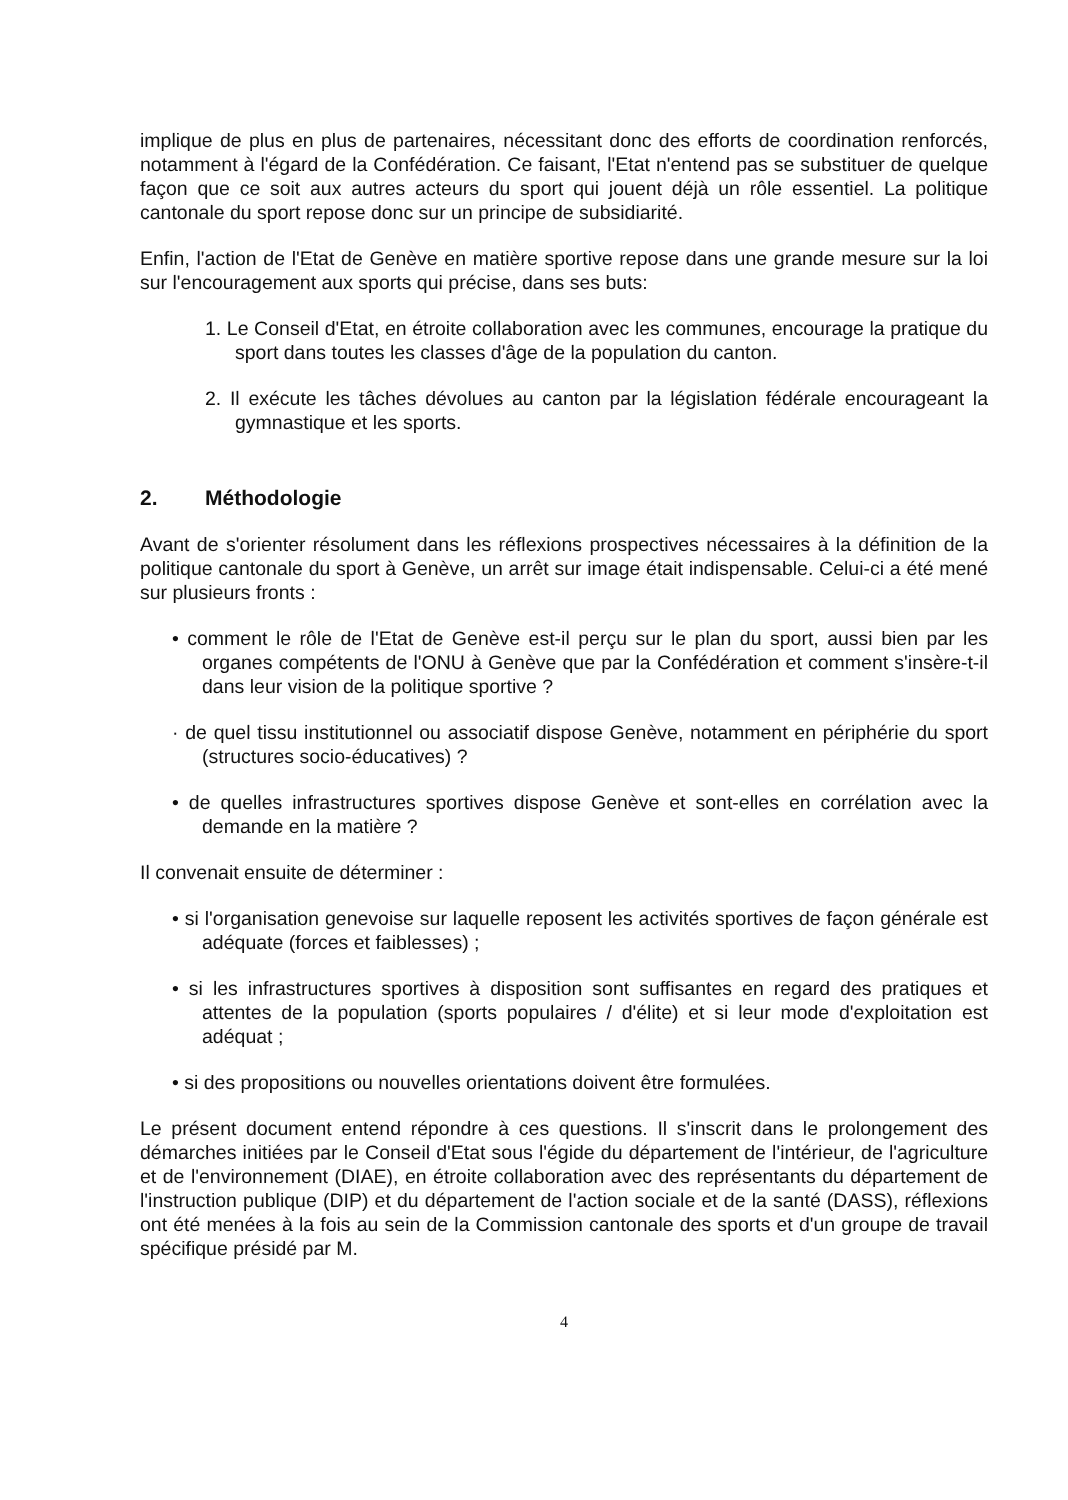implique de plus en plus de partenaires, nécessitant donc des efforts de coordination renforcés, notamment à l'égard de la Confédération. Ce faisant, l'Etat n'entend pas se substituer de quelque façon que ce soit aux autres acteurs du sport qui jouent déjà un rôle essentiel. La politique cantonale du sport repose donc sur un principe de subsidiarité.
Enfin, l'action de l'Etat de Genève en matière sportive repose dans une grande mesure sur la loi sur l'encouragement aux sports qui précise, dans ses buts:
1. Le Conseil d'Etat, en étroite collaboration avec les communes, encourage la pratique du sport dans toutes les classes d'âge de la population du canton.
2. Il exécute les tâches dévolues au canton par la législation fédérale encourageant la gymnastique et les sports.
2. Méthodologie
Avant de s'orienter résolument dans les réflexions prospectives nécessaires à la définition de la politique cantonale du sport à Genève, un arrêt sur image était indispensable. Celui-ci a été mené sur plusieurs fronts :
• comment le rôle de l'Etat de Genève est-il perçu sur le plan du sport, aussi bien par les organes compétents de l'ONU à Genève que par la Confédération et comment s'insère-t-il dans leur vision de la politique sportive ?
· de quel tissu institutionnel ou associatif dispose Genève, notamment en périphérie du sport (structures socio-éducatives) ?
• de quelles infrastructures sportives dispose Genève et sont-elles en corrélation avec la demande en la matière ?
Il convenait ensuite de déterminer :
• si l'organisation genevoise sur laquelle reposent les activités sportives de façon générale est adéquate (forces et faiblesses) ;
• si les infrastructures sportives à disposition sont suffisantes en regard des pratiques et attentes de la population (sports populaires / d'élite) et si leur mode d'exploitation est adéquat ;
• si des propositions ou nouvelles orientations doivent être formulées.
Le présent document entend répondre à ces questions. Il s'inscrit dans le prolongement des démarches initiées par le Conseil d'Etat sous l'égide du département de l'intérieur, de l'agriculture et de l'environnement (DIAE), en étroite collaboration avec des représentants du département de l'instruction publique (DIP) et du département de l'action sociale et de la santé (DASS), réflexions ont été menées à la fois au sein de la Commission cantonale des sports et d'un groupe de travail spécifique présidé par M.
4